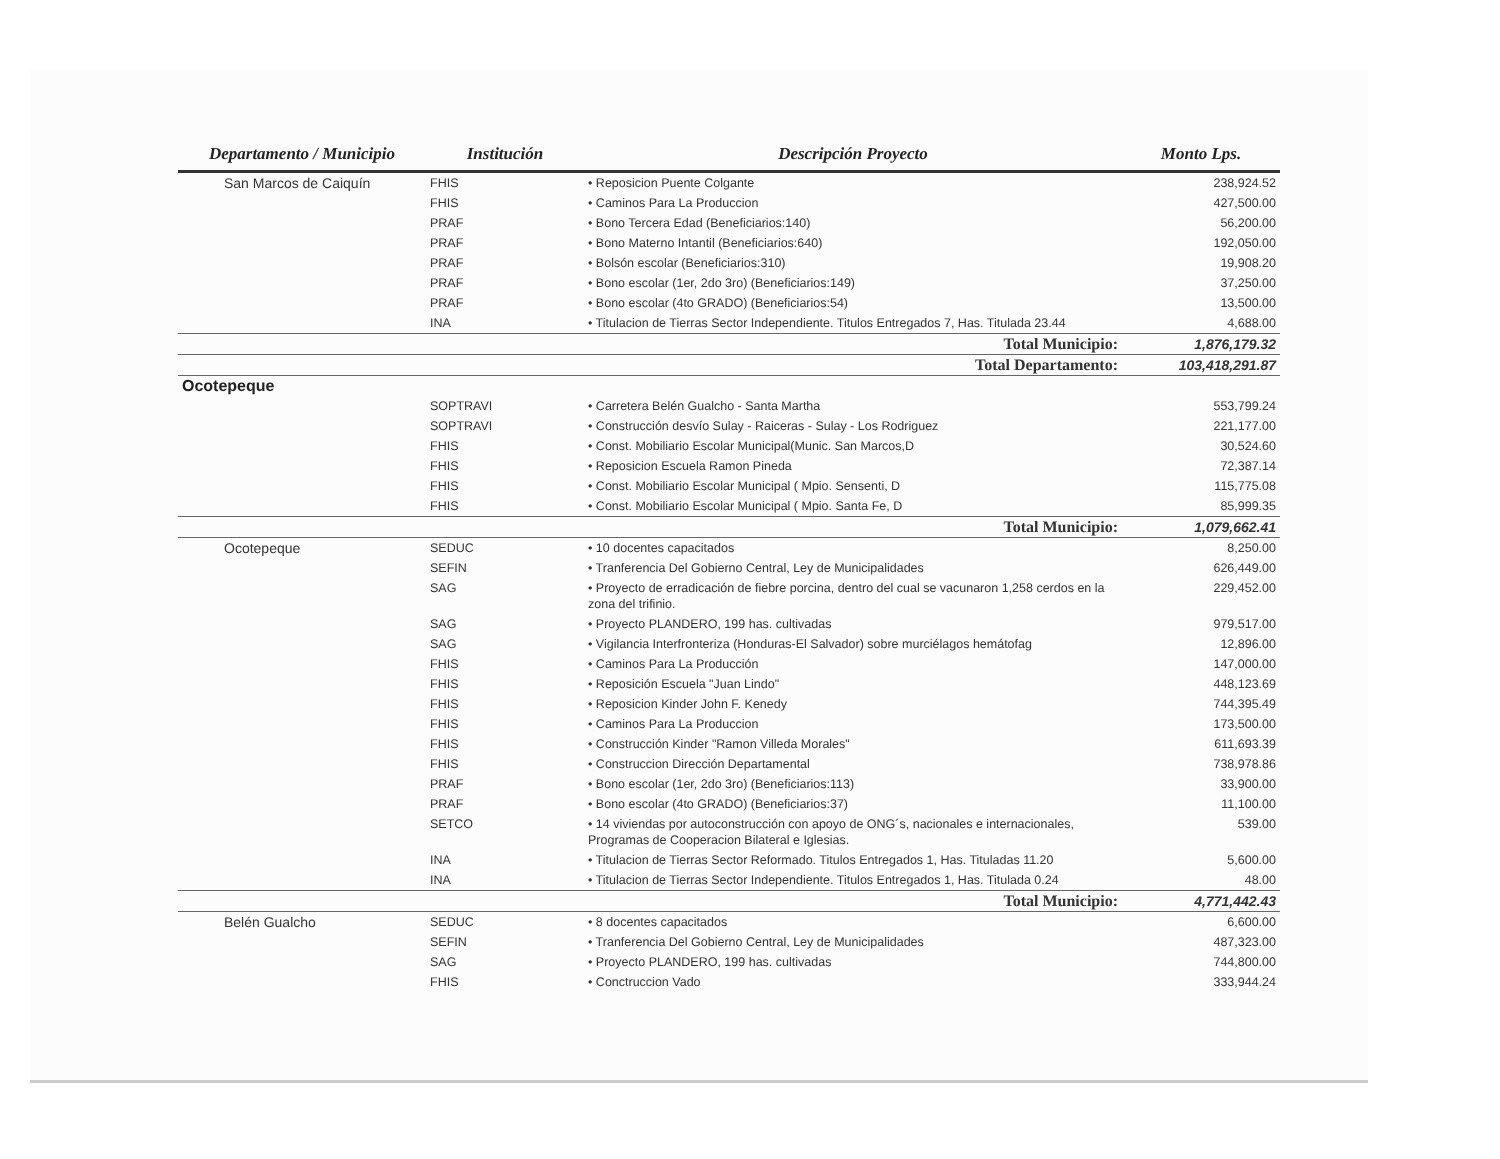| Departamento / Municipio | Institución | Descripción Proyecto | Monto Lps. |
| --- | --- | --- | --- |
| San Marcos de Caiquín | FHIS | • Reposicion Puente Colgante | 238,924.52 |
| | FHIS | • Caminos Para La Produccion | 427,500.00 |
| | PRAF | • Bono Tercera Edad (Beneficiarios:140) | 56,200.00 |
| | PRAF | • Bono Materno Intantil (Beneficiarios:640) | 192,050.00 |
| | PRAF | • Bolsón escolar (Beneficiarios:310) | 19,908.20 |
| | PRAF | • Bono escolar (1er, 2do 3ro) (Beneficiarios:149) | 37,250.00 |
| | PRAF | • Bono escolar (4to GRADO) (Beneficiarios:54) | 13,500.00 |
| | INA | • Titulacion de Tierras Sector Independiente. Titulos Entregados 7, Has. Titulada 23.44 | 4,688.00 |
| | | Total Municipio: | 1,876,179.32 |
| | | Total Departamento: | 103,418,291.87 |
| Ocotepeque | | | |
| | SOPTRAVI | • Carretera Belén Gualcho - Santa Martha | 553,799.24 |
| | SOPTRAVI | • Construcción desvío Sulay - Raiceras - Sulay - Los Rodriguez | 221,177.00 |
| | FHIS | • Const. Mobiliario Escolar Municipal(Munic. San Marcos,D | 30,524.60 |
| | FHIS | • Reposicion Escuela Ramon Pineda | 72,387.14 |
| | FHIS | • Const. Mobiliario Escolar Municipal ( Mpio. Sensenti, D | 115,775.08 |
| | FHIS | • Const. Mobiliario Escolar Municipal ( Mpio. Santa Fe, D | 85,999.35 |
| | | Total Municipio: | 1,079,662.41 |
| Ocotepeque | SEDUC | • 10 docentes capacitados | 8,250.00 |
| | SEFIN | • Tranferencia Del Gobierno Central, Ley de Municipalidades | 626,449.00 |
| | SAG | • Proyecto de erradicación de fiebre porcina, dentro del cual se vacunaron 1,258 cerdos en la zona del trifinio. | 229,452.00 |
| | SAG | • Proyecto PLANDERO, 199 has. cultivadas | 979,517.00 |
| | SAG | • Vigilancia Interfronteriza (Honduras-El Salvador) sobre murciélagos hemátofag | 12,896.00 |
| | FHIS | • Caminos Para La Producción | 147,000.00 |
| | FHIS | • Reposición Escuela "Juan Lindo" | 448,123.69 |
| | FHIS | • Reposicion Kinder John F. Kenedy | 744,395.49 |
| | FHIS | • Caminos Para La Produccion | 173,500.00 |
| | FHIS | • Construcción Kinder "Ramon Villeda Morales" | 611,693.39 |
| | FHIS | • Construccion Dirección Departamental | 738,978.86 |
| | PRAF | • Bono escolar (1er, 2do 3ro) (Beneficiarios:113) | 33,900.00 |
| | PRAF | • Bono escolar (4to GRADO) (Beneficiarios:37) | 11,100.00 |
| | SETCO | • 14 viviendas por autoconstrucción con apoyo de ONG´s, nacionales e internacionales, Programas de Cooperacion Bilateral e Iglesias. | 539.00 |
| | INA | • Titulacion de Tierras Sector Reformado. Titulos Entregados 1, Has. Tituladas 11.20 | 5,600.00 |
| | INA | • Titulacion de Tierras Sector Independiente. Titulos Entregados 1, Has. Titulada 0.24 | 48.00 |
| | | Total Municipio: | 4,771,442.43 |
| Belén Gualcho | SEDUC | • 8 docentes capacitados | 6,600.00 |
| | SEFIN | • Tranferencia Del Gobierno Central, Ley de Municipalidades | 487,323.00 |
| | SAG | • Proyecto PLANDERO, 199 has. cultivadas | 744,800.00 |
| | FHIS | • Conctruccion Vado | 333,944.24 |